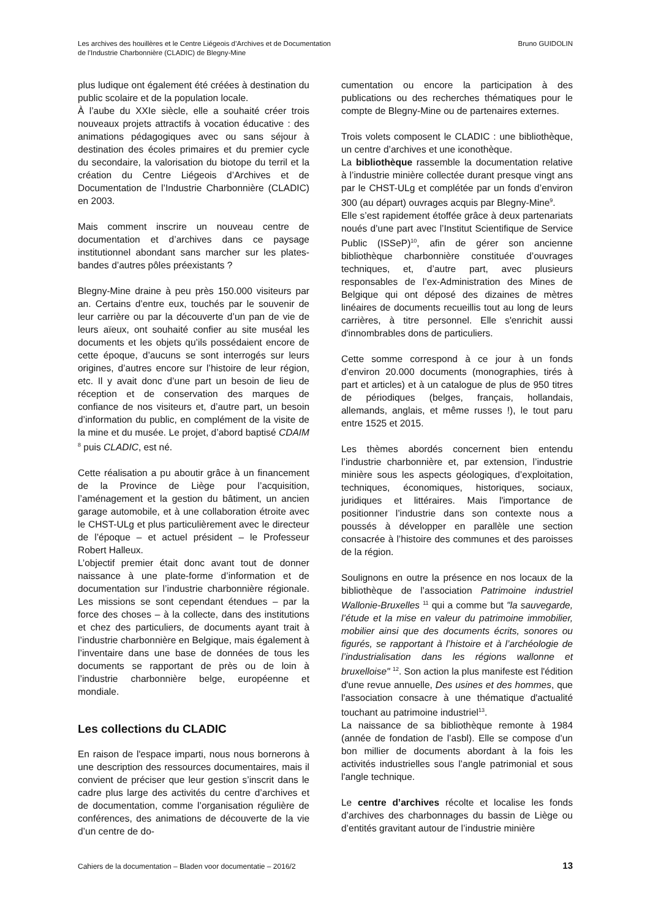Les archives des houillères et le Centre Liégeois d’Archives et de Documentation
de l’Industrie Charbonnière (CLADIC) de Blegny-Mine
Bruno GUIDOLIN
plus ludique ont également été créées à destination du public scolaire et de la population locale.
À l’aube du XXIe siècle, elle a souhaité créer trois nouveaux projets attractifs à vocation éducative : des animations pédagogiques avec ou sans séjour à destination des écoles primaires et du premier cycle du secondaire, la valorisation du biotope du terril et la création du Centre Liégeois d’Archives et de Documentation de l’Industrie Charbonnière (CLADIC) en 2003.
Mais comment inscrire un nouveau centre de documentation et d’archives dans ce paysage institutionnel abondant sans marcher sur les plates-bandes d’autres pôles préexistants ?
Blegny-Mine draine à peu près 150.000 visiteurs par an. Certains d’entre eux, touchés par le souvenir de leur carrière ou par la découverte d’un pan de vie de leurs aïeux, ont souhaité confier au site muséal les documents et les objets qu’ils possédaient encore de cette époque, d’aucuns se sont interrogés sur leurs origines, d’autres encore sur l’histoire de leur région, etc. Il y avait donc d’une part un besoin de lieu de réception et de conservation des marques de confiance de nos visiteurs et, d’autre part, un besoin d’information du public, en complément de la visite de la mine et du musée. Le projet, d’abord baptisé CDAIM <sup>8</sup> puis CLADIC, est né.
Cette réalisation a pu aboutir grâce à un financement de la Province de Liège pour l’acquisition, l’aménagement et la gestion du bâtiment, un ancien garage automobile, et à une collaboration étroite avec le CHST-ULg et plus particulièrement avec le directeur de l’époque – et actuel président – le Professeur Robert Halleux.
L’objectif premier était donc avant tout de donner naissance à une plate-forme d’information et de documentation sur l’industrie charbonnière régionale. Les missions se sont cependant étendues – par la force des choses – à la collecte, dans des institutions et chez des particuliers, de documents ayant trait à l’industrie charbonnière en Belgique, mais également à l’inventaire dans une base de données de tous les documents se rapportant de près ou de loin à l’industrie charbonnière belge, européenne et mondiale.
Les collections du CLADIC
En raison de l'espace imparti, nous nous bornerons à une description des ressources documentaires, mais il convient de préciser que leur gestion s’inscrit dans le cadre plus large des activités du centre d’archives et de documentation, comme l’organisation régulière de conférences, des animations de découverte de la vie d’un centre de do-
cumentation ou encore la participation à des publications ou des recherches thématiques pour le compte de Blegny-Mine ou de partenaires externes.
Trois volets composent le CLADIC : une bibliothèque, un centre d’archives et une iconothèque.
La bibliothèque rassemble la documentation relative à l’industrie minière collectée durant presque vingt ans par le CHST-ULg et complétée par un fonds d’environ 300 (au départ) ouvrages acquis par Blegny-Mine<sup>9</sup>.
Elle s’est rapidement étoffée grâce à deux partenariats noués d’une part avec l’Institut Scientifique de Service Public (ISSeP)<sup>10</sup>, afin de gérer son ancienne bibliothèque charbonnière constituée d’ouvrages techniques, et, d’autre part, avec plusieurs responsables de l’ex-Administration des Mines de Belgique qui ont déposé des dizaines de mètres linéaires de documents recueillis tout au long de leurs carrières, à titre personnel. Elle s'enrichit aussi d'innombrables dons de particuliers.
Cette somme correspond à ce jour à un fonds d’environ 20.000 documents (monographies, tirés à part et articles) et à un catalogue de plus de 950 titres de périodiques (belges, français, hollandais, allemands, anglais, et même russes !), le tout paru entre 1525 et 2015.
Les thèmes abordés concernent bien entendu l’industrie charbonnière et, par extension, l’industrie minière sous les aspects géologiques, d’exploitation, techniques, économiques, historiques, sociaux, juridiques et littéraires. Mais l'importance de positionner l’industrie dans son contexte nous a poussés à développer en parallèle une section consacrée à l’histoire des communes et des paroisses de la région.
Soulignons en outre la présence en nos locaux de la bibliothèque de l’association Patrimoine industriel Wallonie-Bruxelles <sup>11</sup> qui a comme but "la sauvegarde, l’étude et la mise en valeur du patrimoine immobilier, mobilier ainsi que des documents écrits, sonores ou figurés, se rapportant à l’histoire et à l’archéologie de l’industrialisation dans les régions wallonne et bruxelloise" <sup>12</sup>. Son action la plus manifeste est l'édition d'une revue annuelle, Des usines et des hommes, que l'association consacre à une thématique d'actualité touchant au patrimoine industriel<sup>13</sup>.
La naissance de sa bibliothèque remonte à 1984 (année de fondation de l’asbl). Elle se compose d’un bon millier de documents abordant à la fois les activités industrielles sous l’angle patrimonial et sous l'angle technique.
Le centre d’archives récolte et localise les fonds d’archives des charbonnages du bassin de Liège ou d’entités gravitant autour de l’industrie minière
Cahiers de la documentation – Bladen voor documentatie – 2016/2
13